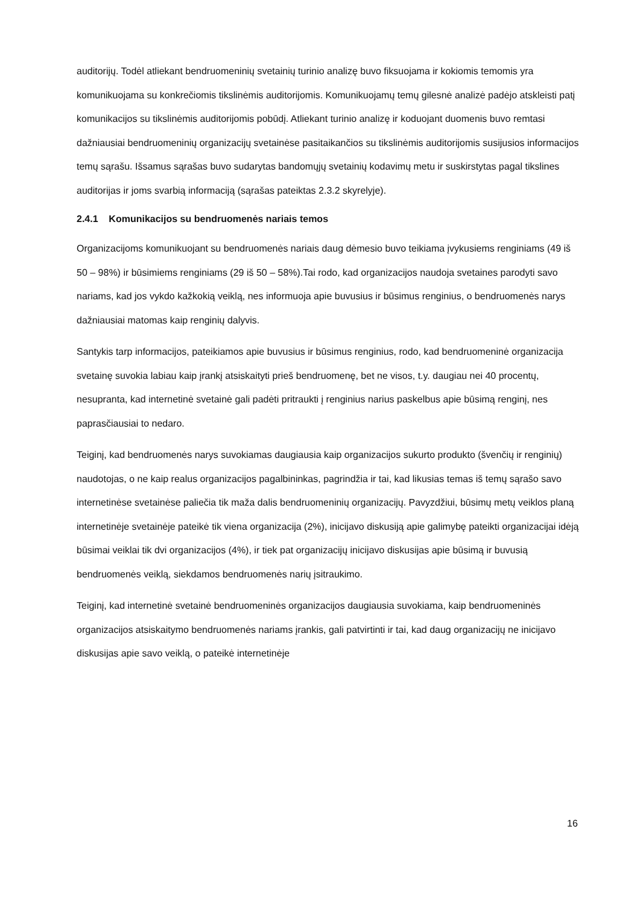auditorijų. Todėl atliekant bendruomeninių svetainių turinio analizę buvo fiksuojama ir kokiomis temomis yra komunikuojama su konkrečiomis tikslinėmis auditorijomis. Komunikuojamų temų gilesnė analizė padėjo atskleisti patį komunikacijos su tikslinėmis auditorijomis pobūdį. Atliekant turinio analizę ir koduojant duomenis buvo remtasi dažniausiai bendruomeninių organizacijų svetainėse pasitaikančios su tikslinėmis auditorijomis susijusios informacijos temų sąrašu. Išsamus sąrašas buvo sudarytas bandomųjų svetainių kodavimų metu ir suskirstytas pagal tikslines auditorijas ir joms svarbią informaciją (sąrašas pateiktas 2.3.2 skyrelyje).
2.4.1 Komunikacijos su bendruomenės nariais temos
Organizacijoms komunikuojant su bendruomenės nariais daug dėmesio buvo teikiama įvykusiems renginiams (49 iš 50 – 98%) ir būsimiems renginiams (29 iš 50 – 58%).Tai rodo, kad organizacijos naudoja svetaines parodyti savo nariams, kad jos vykdo kažkokią veiklą, nes informuoja apie buvusius ir būsimus renginius, o bendruomenės narys dažniausiai matomas kaip renginių dalyvis.
Santykis tarp informacijos, pateikiamos apie buvusius ir būsimus renginius, rodo, kad bendruomeninė organizacija svetainę suvokia labiau kaip įrankį atsiskaityti prieš bendruomenę, bet ne visos, t.y. daugiau nei 40 procentų, nesupranta, kad internetinė svetainė gali padėti pritraukti į renginius narius paskelbus apie būsimą renginį, nes paprasčiausiai to nedaro.
Teiginį, kad bendruomenės narys suvokiamas daugiausia kaip organizacijos sukurto produkto (švenčių ir renginių) naudotojas, o ne kaip realus organizacijos pagalbininkas, pagrindžia ir tai, kad likusias temas iš temų sąrašo savo internetinėse svetainėse paliečia tik maža dalis bendruomeninių organizacijų. Pavyzdžiui, būsimų metų veiklos planą internetinėje svetainėje pateikė tik viena organizacija (2%), inicijavo diskusiją apie galimybę pateikti organizacijai idėją būsimai veiklai tik dvi organizacijos (4%), ir tiek pat organizacijų inicijavo diskusijas apie būsimą ir buvusią bendruomenės veiklą, siekdamos bendruomenės narių įsitraukimo.
Teiginį, kad internetinė svetainė bendruomeninės organizacijos daugiausia suvokiama, kaip bendruomeninės organizacijos atsiskaitymo bendruomenės nariams įrankis, gali patvirtinti ir tai, kad daug organizacijų ne inicijavo diskusijas apie savo veiklą, o pateikė internetinėje
16